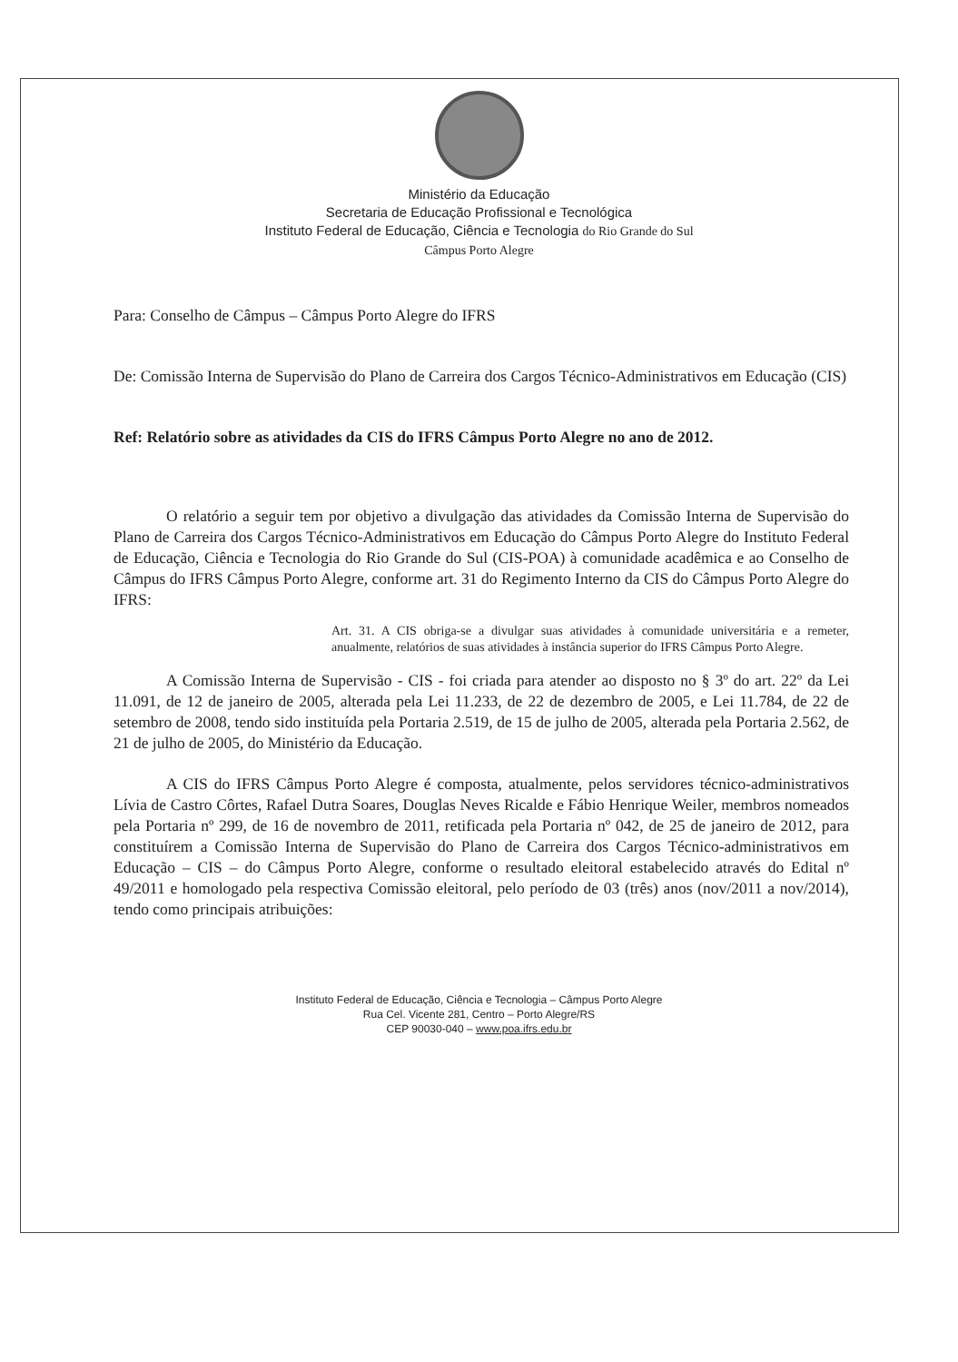Ministério da Educação
Secretaria de Educação Profissional e Tecnológica
Instituto Federal de Educação, Ciência e Tecnologia do Rio Grande do Sul
Câmpus Porto Alegre
Para: Conselho de Câmpus – Câmpus Porto Alegre do IFRS
De: Comissão Interna de Supervisão do Plano de Carreira dos Cargos Técnico-Administrativos em Educação (CIS)
Ref: Relatório sobre as atividades da CIS do IFRS Câmpus Porto Alegre no ano de 2012.
O relatório a seguir tem por objetivo a divulgação das atividades da Comissão Interna de Supervisão do Plano de Carreira dos Cargos Técnico-Administrativos em Educação do Câmpus Porto Alegre do Instituto Federal de Educação, Ciência e Tecnologia do Rio Grande do Sul (CIS-POA) à comunidade acadêmica e ao Conselho de Câmpus do IFRS Câmpus Porto Alegre, conforme art. 31 do Regimento Interno da CIS do Câmpus Porto Alegre do IFRS:
Art. 31. A CIS obriga-se a divulgar suas atividades à comunidade universitária e a remeter, anualmente, relatórios de suas atividades à instância superior do IFRS Câmpus Porto Alegre.
A Comissão Interna de Supervisão - CIS - foi criada para atender ao disposto no § 3º do art. 22º da Lei 11.091, de 12 de janeiro de 2005, alterada pela Lei 11.233, de 22 de dezembro de 2005, e Lei 11.784, de 22 de setembro de 2008, tendo sido instituída pela Portaria 2.519, de 15 de julho de 2005, alterada pela Portaria 2.562, de 21 de julho de 2005, do Ministério da Educação.
A CIS do IFRS Câmpus Porto Alegre é composta, atualmente, pelos servidores técnico-administrativos Lívia de Castro Côrtes, Rafael Dutra Soares, Douglas Neves Ricalde e Fábio Henrique Weiler, membros nomeados pela Portaria nº 299, de 16 de novembro de 2011, retificada pela Portaria nº 042, de 25 de janeiro de 2012, para constituírem a Comissão Interna de Supervisão do Plano de Carreira dos Cargos Técnico-administrativos em Educação – CIS – do Câmpus Porto Alegre, conforme o resultado eleitoral estabelecido através do Edital nº 49/2011 e homologado pela respectiva Comissão eleitoral, pelo período de 03 (três) anos (nov/2011 a nov/2014), tendo como principais atribuições:
Instituto Federal de Educação, Ciência e Tecnologia – Câmpus Porto Alegre
Rua Cel. Vicente 281, Centro – Porto Alegre/RS
CEP 90030-040 – www.poa.ifrs.edu.br